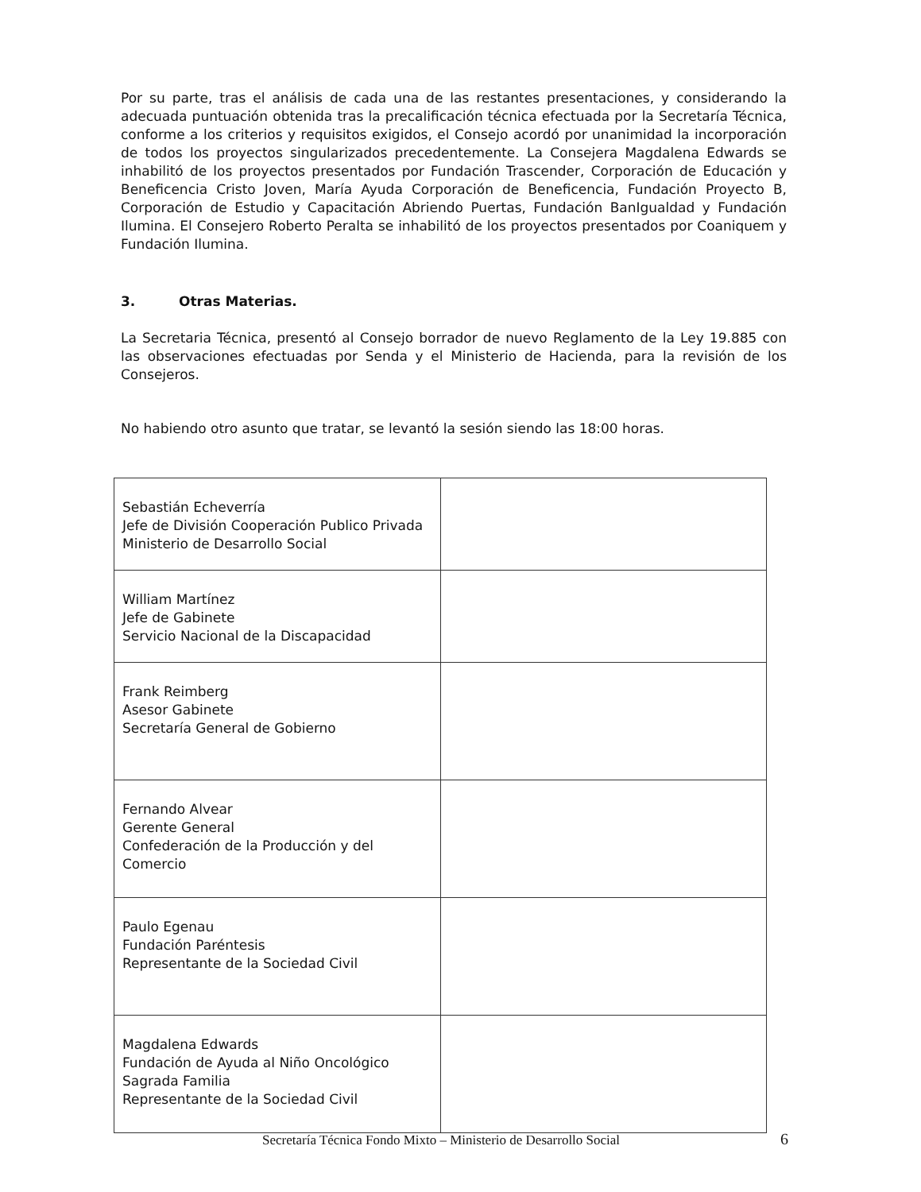Por su parte, tras el análisis de cada una de las restantes presentaciones, y considerando la adecuada puntuación obtenida tras la precalificación técnica efectuada por la Secretaría Técnica, conforme a los criterios y requisitos exigidos, el Consejo acordó por unanimidad la incorporación de todos los proyectos singularizados precedentemente. La Consejera Magdalena Edwards se inhabilitó de los proyectos presentados por Fundación Trascender, Corporación de Educación y Beneficencia Cristo Joven, María Ayuda Corporación de Beneficencia, Fundación Proyecto B, Corporación de Estudio y Capacitación Abriendo Puertas, Fundación BanIgualdad y Fundación Ilumina. El Consejero Roberto Peralta se inhabilitó de los proyectos presentados por Coaniquem y Fundación Ilumina.
3. Otras Materias.
La Secretaria Técnica, presentó al Consejo borrador de nuevo Reglamento de la Ley 19.885 con las observaciones efectuadas por Senda y el Ministerio de Hacienda, para la revisión de los Consejeros.
No habiendo otro asunto que tratar, se levantó la sesión siendo las 18:00 horas.
| Sebastián Echeverría Jefe de División Cooperación Publico Privada Ministerio de Desarrollo Social | |
| William Martínez Jefe de Gabinete Servicio Nacional de la Discapacidad | |
| Frank Reimberg Asesor Gabinete Secretaría General de Gobierno | |
| Fernando Alvear Gerente General Confederación de la Producción y del Comercio | |
| Paulo Egenau Fundación Paréntesis Representante de la Sociedad Civil | |
| Magdalena Edwards Fundación de Ayuda al Niño Oncológico Sagrada Familia Representante de la Sociedad Civil | |
Secretaría Técnica Fondo Mixto – Ministerio de Desarrollo Social
6